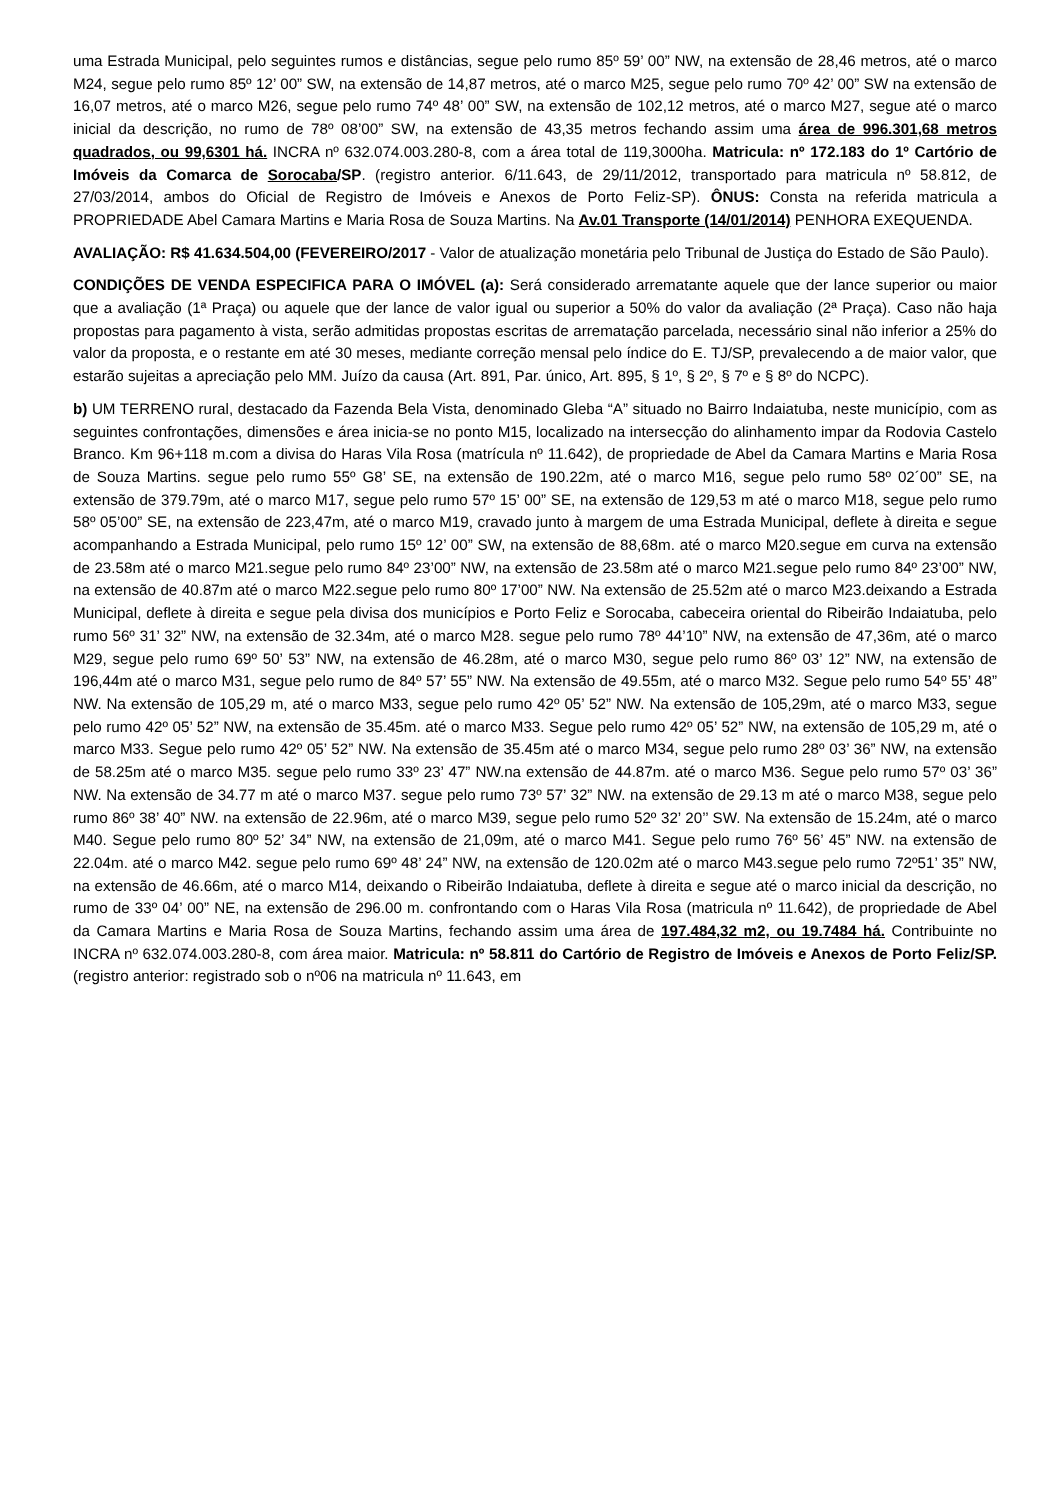uma Estrada Municipal, pelo seguintes rumos e distâncias, segue pelo rumo 85º 59’ 00” NW, na extensão de 28,46 metros, até o marco M24, segue pelo rumo 85º 12’ 00” SW, na extensão de 14,87 metros, até o marco M25, segue pelo rumo 70º 42’ 00” SW na extensão de 16,07 metros, até o marco M26, segue pelo rumo 74º 48’ 00” SW, na extensão de 102,12 metros, até o marco M27, segue até o marco inicial da descrição, no rumo de 78º 08’00” SW, na extensão de 43,35 metros fechando assim uma área de 996.301,68 metros quadrados, ou 99,6301 há. INCRA nº 632.074.003.280-8, com a área total de 119,3000ha. Matricula: nº 172.183 do 1º Cartório de Imóveis da Comarca de Sorocaba/SP. (registro anterior. 6/11.643, de 29/11/2012, transportado para matricula nº 58.812, de 27/03/2014, ambos do Oficial de Registro de Imóveis e Anexos de Porto Feliz-SP). ÔNUS: Consta na referida matricula a PROPRIEDADE Abel Camara Martins e Maria Rosa de Souza Martins. Na Av.01 Transporte (14/01/2014) PENHORA EXEQUENDA.
AVALIAÇÃO: R$ 41.634.504,00 (FEVEREIRO/2017 - Valor de atualização monetária pelo Tribunal de Justiça do Estado de São Paulo).
CONDIÇÕES DE VENDA ESPECIFICA PARA O IMÓVEL (a): Será considerado arrematante aquele que der lance superior ou maior que a avaliação (1ª Praça) ou aquele que der lance de valor igual ou superior a 50% do valor da avaliação (2ª Praça). Caso não haja propostas para pagamento à vista, serão admitidas propostas escritas de arrematação parcelada, necessário sinal não inferior a 25% do valor da proposta, e o restante em até 30 meses, mediante correção mensal pelo índice do E. TJ/SP, prevalecendo a de maior valor, que estarão sujeitas a apreciação pelo MM. Juízo da causa (Art. 891, Par. único, Art. 895, § 1º, § 2º, § 7º e § 8º do NCPC).
b) UM TERRENO rural, destacado da Fazenda Bela Vista, denominado Gleba “A” situado no Bairro Indaiatuba, neste município, com as seguintes confrontações, dimensões e área inicia-se no ponto M15, localizado na intersecção do alinhamento impar da Rodovia Castelo Branco. Km 96+118 m.com a divisa do Haras Vila Rosa (matrícula nº 11.642), de propriedade de Abel da Camara Martins e Maria Rosa de Souza Martins. segue pelo rumo 55º G8’ SE, na extensão de 190.22m, até o marco M16, segue pelo rumo 58º 02´00” SE, na extensão de 379.79m, até o marco M17, segue pelo rumo 57º 15’ 00” SE, na extensão de 129,53 m até o marco M18, segue pelo rumo 58º 05’00” SE, na extensão de 223,47m, até o marco M19, cravado junto à margem de uma Estrada Municipal, deflete à direita e segue acompanhando a Estrada Municipal, pelo rumo 15º 12’ 00” SW, na extensão de 88,68m. até o marco M20.segue em curva na extensão de 23.58m até o marco M21.segue pelo rumo 84º 23’00” NW, na extensão de 23.58m até o marco M21.segue pelo rumo 84º 23’00” NW, na extensão de 40.87m até o marco M22.segue pelo rumo 80º 17’00” NW. Na extensão de 25.52m até o marco M23.deixando a Estrada Municipal, deflete à direita e segue pela divisa dos municípios e Porto Feliz e Sorocaba, cabeceira oriental do Ribeirão Indaiatuba, pelo rumo 56º 31’ 32” NW, na extensão de 32.34m, até o marco M28. segue pelo rumo 78º 44’10” NW, na extensão de 47,36m, até o marco M29, segue pelo rumo 69º 50’ 53” NW, na extensão de 46.28m, até o marco M30, segue pelo rumo 86º 03’ 12” NW, na extensão de 196,44m até o marco M31, segue pelo rumo de 84º 57’ 55” NW. Na extensão de 49.55m, até o marco M32. Segue pelo rumo 54º 55’ 48” NW. Na extensão de 105,29 m, até o marco M33, segue pelo rumo 42º 05’ 52” NW. Na extensão de 105,29m, até o marco M33, segue pelo rumo 42º 05’ 52” NW, na extensão de 35.45m. até o marco M33. Segue pelo rumo 42º 05’ 52” NW, na extensão de 105,29 m, até o marco M33. Segue pelo rumo 42º 05’ 52” NW. Na extensão de 35.45m até o marco M34, segue pelo rumo 28º 03’ 36” NW, na extensão de 58.25m até o marco M35. segue pelo rumo 33º 23’ 47” NW.na extensão de 44.87m. até o marco M36. Segue pelo rumo 57º 03’ 36” NW. Na extensão de 34.77 m até o marco M37. segue pelo rumo 73º 57’ 32” NW. na extensão de 29.13 m até o marco M38, segue pelo rumo 86º 38’ 40” NW. na extensão de 22.96m, até o marco M39, segue pelo rumo 52º 32’ 20’’ SW. Na extensão de 15.24m, até o marco M40. Segue pelo rumo 80º 52’ 34” NW, na extensão de 21,09m, até o marco M41. Segue pelo rumo 76º 56’ 45” NW. na extensão de 22.04m. até o marco M42. segue pelo rumo 69º 48’ 24” NW, na extensão de 120.02m até o marco M43.segue pelo rumo 72º51’ 35” NW, na extensão de 46.66m, até o marco M14, deixando o Ribeirão Indaiatuba, deflete à direita e segue até o marco inicial da descrição, no rumo de 33º 04’ 00” NE, na extensão de 296.00 m. confrontando com o Haras Vila Rosa (matricula nº 11.642), de propriedade de Abel da Camara Martins e Maria Rosa de Souza Martins, fechando assim uma área de 197.484,32 m2, ou 19.7484 há. Contribuinte no INCRA nº 632.074.003.280-8, com área maior. Matricula: nº 58.811 do Cartório de Registro de Imóveis e Anexos de Porto Feliz/SP. (registro anterior: registrado sob o nº06 na matricula nº 11.643, em